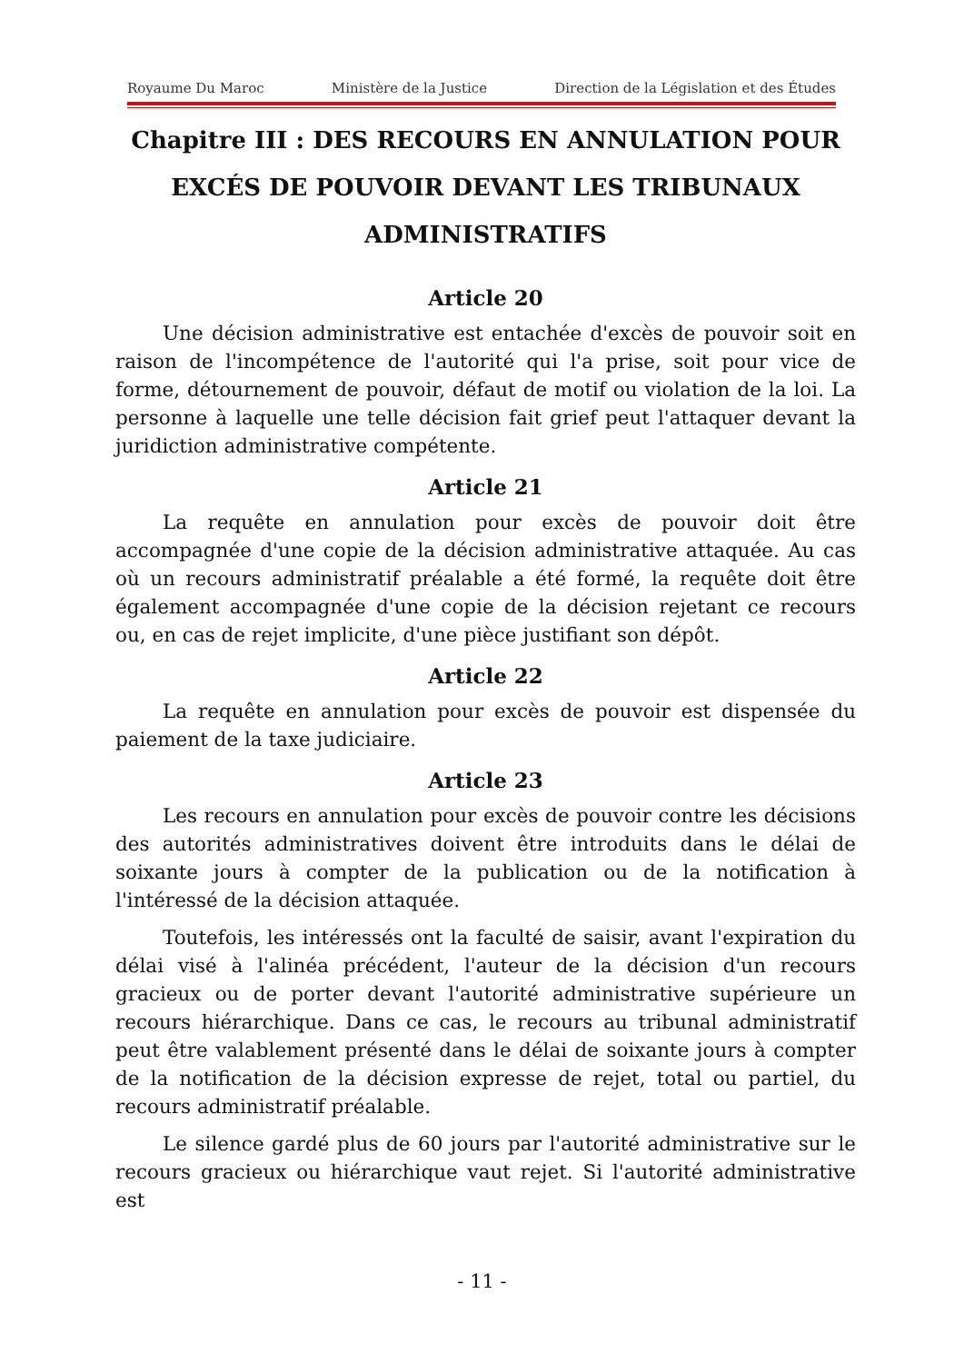Royaume Du Maroc Ministère de la Justice Direction de la Législation et des Études
Chapitre III : DES RECOURS EN ANNULATION POUR EXCÉS DE POUVOIR DEVANT LES TRIBUNAUX ADMINISTRATIFS
Article 20
Une décision administrative est entachée d'excès de pouvoir soit en raison de l'incompétence de l'autorité qui l'a prise, soit pour vice de forme, détournement de pouvoir, défaut de motif ou violation de la loi. La personne à laquelle une telle décision fait grief peut l'attaquer devant la juridiction administrative compétente.
Article 21
La requête en annulation pour excès de pouvoir doit être accompagnée d'une copie de la décision administrative attaquée. Au cas où un recours administratif préalable a été formé, la requête doit être également accompagnée d'une copie de la décision rejetant ce recours ou, en cas de rejet implicite, d'une pièce justifiant son dépôt.
Article 22
La requête en annulation pour excès de pouvoir est dispensée du paiement de la taxe judiciaire.
Article 23
Les recours en annulation pour excès de pouvoir contre les décisions des autorités administratives doivent être introduits dans le délai de soixante jours à compter de la publication ou de la notification à l'intéressé de la décision attaquée.
Toutefois, les intéressés ont la faculté de saisir, avant l'expiration du délai visé à l'alinéa précédent, l'auteur de la décision d'un recours gracieux ou de porter devant l'autorité administrative supérieure un recours hiérarchique. Dans ce cas, le recours au tribunal administratif peut être valablement présenté dans le délai de soixante jours à compter de la notification de la décision expresse de rejet, total ou partiel, du recours administratif préalable.
Le silence gardé plus de 60 jours par l'autorité administrative sur le recours gracieux ou hiérarchique vaut rejet. Si l'autorité administrative est
- 11 -